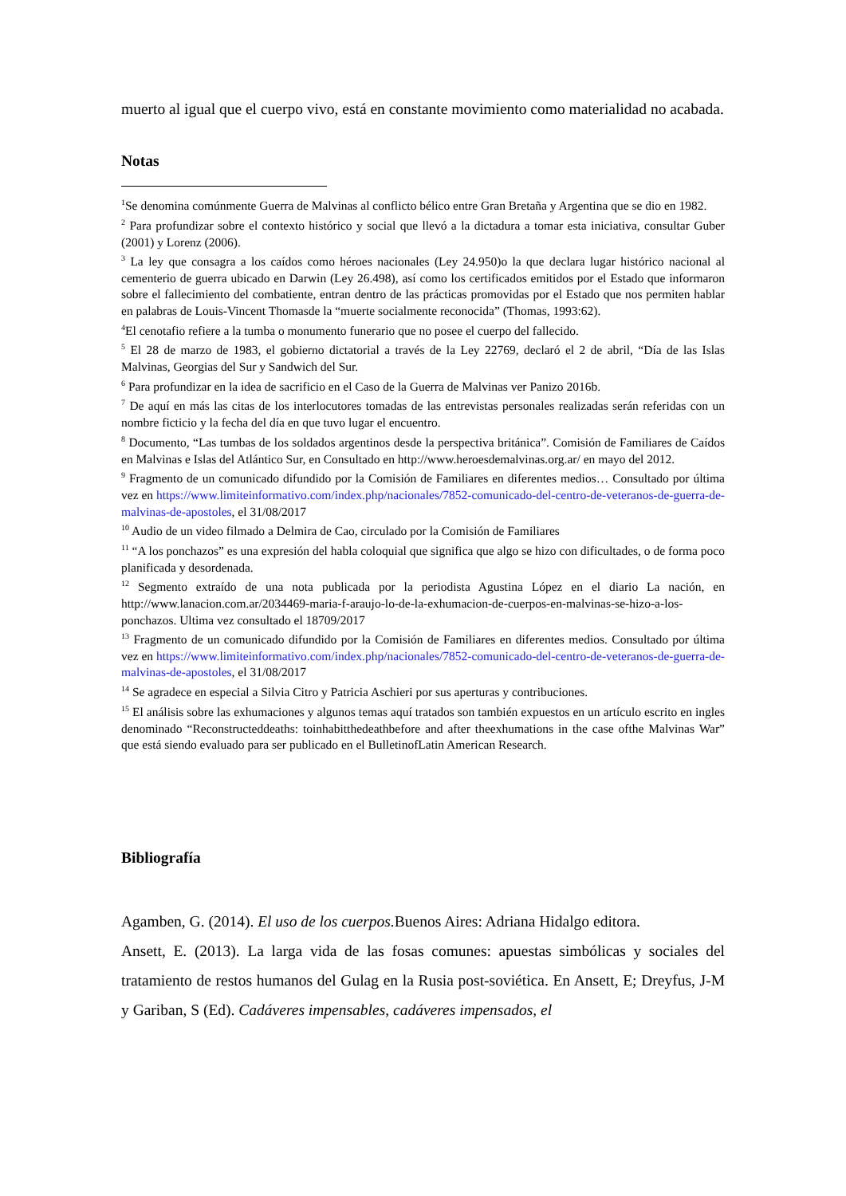muerto al igual que el cuerpo vivo, está en constante movimiento como materialidad no acabada.
Notas
<sup>1</sup> Se denomina comúnmente Guerra de Malvinas al conflicto bélico entre Gran Bretaña y Argentina que se dio en 1982.
<sup>2</sup> Para profundizar sobre el contexto histórico y social que llevó a la dictadura a tomar esta iniciativa, consultar Guber (2001) y Lorenz (2006).
<sup>3</sup> La ley que consagra a los caídos como héroes nacionales (Ley 24.950)o la que declara lugar histórico nacional al cementerio de guerra ubicado en Darwin (Ley 26.498), así como los certificados emitidos por el Estado que informaron sobre el fallecimiento del combatiente, entran dentro de las prácticas promovidas por el Estado que nos permiten hablar en palabras de Louis-Vincent Thomasde la “muerte socialmente reconocida” (Thomas, 1993:62).
<sup>4</sup> El cenotafio refiere a la tumba o monumento funerario que no posee el cuerpo del fallecido.
<sup>5</sup> El 28 de marzo de 1983, el gobierno dictatorial a través de la Ley 22769, declaró el 2 de abril, “Día de las Islas Malvinas, Georgias del Sur y Sandwich del Sur.
<sup>6</sup> Para profundizar en la idea de sacrificio en el Caso de la Guerra de Malvinas ver Panizo 2016b.
<sup>7</sup> De aquí en más las citas de los interlocutores tomadas de las entrevistas personales realizadas serán referidas con un nombre ficticio y la fecha del día en que tuvo lugar el encuentro.
<sup>8</sup> Documento, “Las tumbas de los soldados argentinos desde la perspectiva británica”. Comisión de Familiares de Caídos en Malvinas e Islas del Atlántico Sur, en Consultado en http://www.heroesdemalvinas.org.ar/ en mayo del 2012.
<sup>9</sup> Fragmento de un comunicado difundido por la Comisión de Familiares en diferentes medios… Consultado por última vez en https://www.limiteinformativo.com/index.php/nacionales/7852-comunicado-del-centro-de-veteranos-de-guerra-de-malvinas-de-apostoles, el 31/08/2017
<sup>10</sup> Audio de un video filmado a Delmira de Cao, circulado por la Comisión de Familiares
<sup>11</sup> “A los ponchazos” es una expresión del habla coloquial que significa que algo se hizo con dificultades, o de forma poco planificada y desordenada.
<sup>12</sup> Segmento extraído de una nota publicada por la periodista Agustina López en el diario La nación, en http://www.lanacion.com.ar/2034469-maria-f-araujo-lo-de-la-exhumacion-de-cuerpos-en-malvinas-se-hizo-a-los-ponchazos. Ultima vez consultado el 18709/2017
<sup>13</sup> Fragmento de un comunicado difundido por la Comisión de Familiares en diferentes medios. Consultado por última vez en https://www.limiteinformativo.com/index.php/nacionales/7852-comunicado-del-centro-de-veteranos-de-guerra-de-malvinas-de-apostoles, el 31/08/2017
<sup>14</sup> Se agradece en especial a Silvia Citro y Patricia Aschieri por sus aperturas y contribuciones.
<sup>15</sup> El análisis sobre las exhumaciones y algunos temas aquí tratados son también expuestos en un artículo escrito en ingles denominado “Reconstructeddeaths: toinhabitthedeathbefore and after theexhumations in the case ofthe Malvinas War” que está siendo evaluado para ser publicado en el BulletinofLatin American Research.
Bibliografía
Agamben, G. (2014). El uso de los cuerpos. Buenos Aires: Adriana Hidalgo editora.
Ansett, E. (2013). La larga vida de las fosas comunes: apuestas simbólicas y sociales del tratamiento de restos humanos del Gulag en la Rusia post-soviética. En Ansett, E; Dreyfus, J-M y Gariban, S (Ed). Cadáveres impensables, cadáveres impensados, el